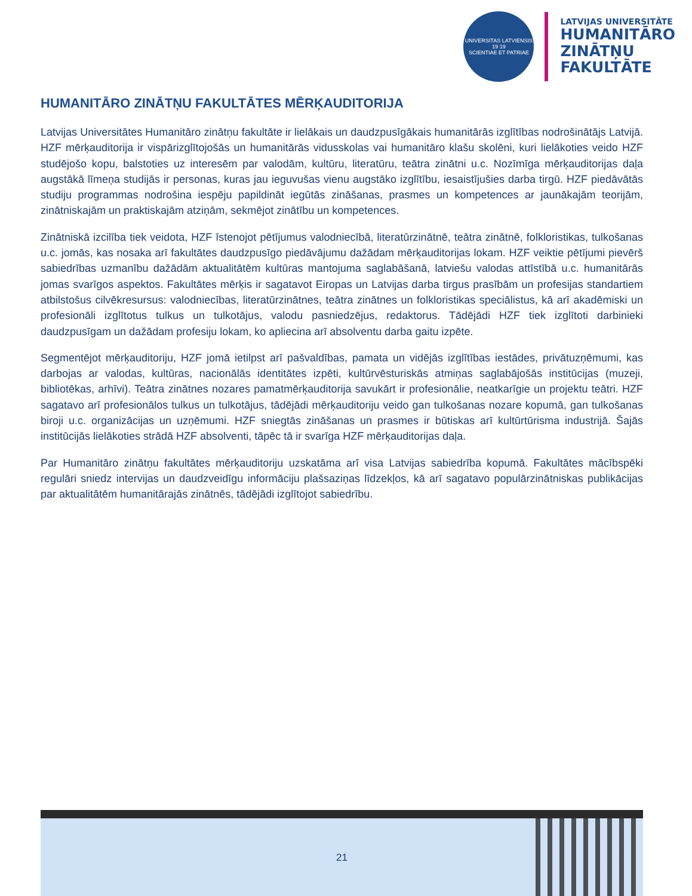UNIVERSITAS LATVIENSIS
19 19
SCIENTIAE ET PATRIAE
LATVIJAS UNIVERSITĀTE
HUMANITĀRO
ZINĀTŅU
FAKULTĀTE
HUMANITĀRO ZINĀTŅU FAKULTĀTES MĒRĶAUDITORIJA
Latvijas Universitātes Humanitāro zinātņu fakultāte ir lielākais un daudzpusīgākais humanitārās izglītības nodrošinātājs Latvijā. HZF mērķauditorija ir vispārizglītojošās un humanitārās vidusskolas vai humanitāro klašu skolēni, kuri lielākoties veido HZF studējošo kopu, balstoties uz interesēm par valodām, kultūru, literatūru, teātra zinātni u.c. Nozīmīga mērķauditorijas daļa augstākā līmeņa studijās ir personas, kuras jau ieguvušas vienu augstāko izglītību, iesaistījušies darba tirgū. HZF piedāvātās studiju programmas nodrošina iespēju papildināt iegūtās zināšanas, prasmes un kompetences ar jaunākajām teorijām, zinātniskajām un praktiskajām atziņām, sekmējot zinātību un kompetences.
Zinātniskā izcilība tiek veidota, HZF īstenojot pētījumus valodniecībā, literatūrzinātnē, teātra zinātnē, folkloristikas, tulkošanas u.c. jomās, kas nosaka arī fakultātes daudzpusīgo piedāvājumu dažādam mērķauditorijas lokam. HZF veiktie pētījumi pievērš sabiedrības uzmanību dažādām aktualitātēm kultūras mantojuma saglabāšanā, latviešu valodas attīstībā u.c. humanitārās jomas svarīgos aspektos. Fakultātes mērķis ir sagatavot Eiropas un Latvijas darba tirgus prasībām un profesijas standartiem atbilstošus cilvēkresursus: valodniecības, literatūrzinātnes, teātra zinātnes un folkloristikas speciālistus, kā arī akadēmiski un profesionāli izglītotus tulkus un tulkotājus, valodu pasniedzējus, redaktorus. Tādējādi HZF tiek izglītoti darbinieki daudzpusīgam un dažādam profesiju lokam, ko apliecina arī absolventu darba gaitu izpēte.
Segmentējot mērķauditoriju, HZF jomā ietilpst arī pašvaldības, pamata un vidējās izglītības iestādes, privātuzņēmumi, kas darbojas ar valodas, kultūras, nacionālās identitātes izpēti, kultūrvēsturiskās atmiņas saglabājošās institūcijas (muzeji, bibliotēkas, arhīvi). Teātra zinātnes nozares pamatmērķauditorija savukārt ir profesionālie, neatkarīgie un projektu teātri. HZF sagatavo arī profesionālos tulkus un tulkotājus, tādējādi mērķauditoriju veido gan tulkošanas nozare kopumā, gan tulkošanas biroji u.c. organizācijas un uzņēmumi. HZF sniegtās zināšanas un prasmes ir būtiskas arī kultūrtūrisma industrijā. Šajās institūcijās lielākoties strādā HZF absolventi, tāpēc tā ir svarīga HZF mērķauditorijas daļa.
Par Humanitāro zinātņu fakultātes mērķauditoriju uzskatāma arī visa Latvijas sabiedrība kopumā. Fakultātes mācībspēki regulāri sniedz intervijas un daudzveidīgu informāciju plašsaziņas līdzekļos, kā arī sagatavo populārzinātniskas publikācijas par aktualitātēm humanitārajās zinātnēs, tādējādi izglītojot sabiedrību.
21